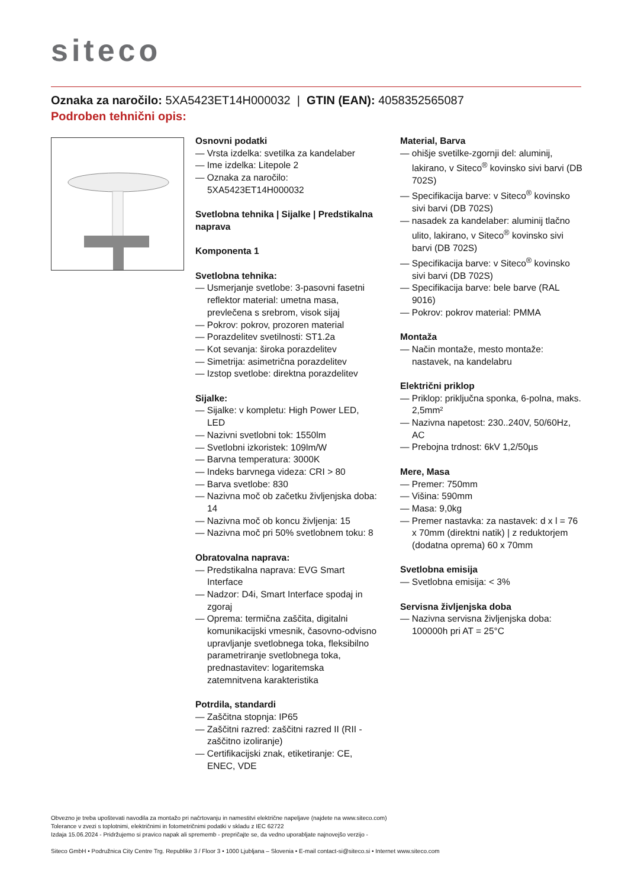siteco
Oznaka za naročilo: 5XA5423ET14H000032 | GTIN (EAN): 4058352565087
Podroben tehnični opis:
Osnovni podatki
— Vrsta izdelka: svetilka za kandelaber
— Ime izdelka: Litepole 2
— Oznaka za naročilo: 5XA5423ET14H000032
Svetlobna tehnika | Sijalke | Predstikalna naprava
Komponenta 1
Svetlobna tehnika:
— Usmerjanje svetlobe: 3-pasovni fasetni reflektor material: umetna masa, prevlečena s srebrom, visok sijaj
— Pokrov: pokrov, prozoren material
— Porazdelitev svetilnosti: ST1.2a
— Kot sevanja: široka porazdelitev
— Simetrija: asimetrična porazdelitev
— Izstop svetlobe: direktna porazdelitev
Sijalke:
— Sijalke: v kompletu: High Power LED, LED
— Nazivni svetlobni tok: 1550lm
— Svetlobni izkoristek: 109lm/W
— Barvna temperatura: 3000K
— Indeks barvnega videza: CRI > 80
— Barva svetlobe: 830
— Nazivna moč ob začetku življenjska doba: 14
— Nazivna moč ob koncu življenja: 15
— Nazivna moč pri 50% svetlobnem toku: 8
Obratovalna naprava:
— Predstikalna naprava: EVG Smart Interface
— Nadzor: D4i, Smart Interface spodaj in zgoraj
— Oprema: termična zaščita, digitalni komunikacijski vmesnik, časovno-odvisno upravljanje svetlobnega toka, fleksibilno parametriranje svetlobnega toka, prednastavitev: logaritemska zatemnitvena karakteristika
Potrdila, standardi
— Zaščitna stopnja: IP65
— Zaščitni razred: zaščitni razred II (RII - zaščitno izoliranje)
— Certifikacijski znak, etiketiranje: CE, ENEC, VDE
Material, Barva
— ohišje svetilke-zgornji del: aluminij, lakirano, v Siteco<sup>®</sup> kovinsko sivi barvi (DB 702S)
— Specifikacija barve: v Siteco<sup>®</sup> kovinsko sivi barvi (DB 702S)
— nasadek za kandelaber: aluminij tlačno ulito, lakirano, v Siteco<sup>®</sup> kovinsko sivi barvi (DB 702S)
— Specifikacija barve: v Siteco<sup>®</sup> kovinsko sivi barvi (DB 702S)
— Specifikacija barve: bele barve (RAL 9016)
— Pokrov: pokrov material: PMMA
Montaža
— Način montaže, mesto montaže: nastavek, na kandelabru
Električni priklop
— Priklop: priključna sponka, 6-polna, maks. 2,5mm²
— Nazivna napetost: 230..240V, 50/60Hz, AC
— Prebojna trdnost: 6kV 1,2/50µs
Mere, Masa
— Premer: 750mm
— Višina: 590mm
— Masa: 9,0kg
— Premer nastavka: za nastavek: d x l = 76 x 70mm (direktni natik) | z reduktorjem (dodatna oprema) 60 x 70mm
Svetlobna emisija
— Svetlobna emisija: < 3%
Servisna življenjska doba
— Nazivna servisna življenjska doba: 100000h pri AT = 25°C
Obvezno je treba upoštevati navodila za montažo pri načrtovanju in namestitvi električne napeljave (najdete na www.siteco.com)
Tolerance v zvezi s toplotnimi, električnimi in fotometričnimi podatki v skladu z IEC 62722
Izdaja 15.06.2024 - Pridržujemo si pravico napak ali sprememb - prepričajte se, da vedno uporabljate najnovejšo verzijo -
Siteco GmbH • Podružnica City Centre Trg. Republike 3 / Floor 3 • 1000 Ljubljana – Slovenia • E-mail contact-si@siteco.si • Internet www.siteco.com